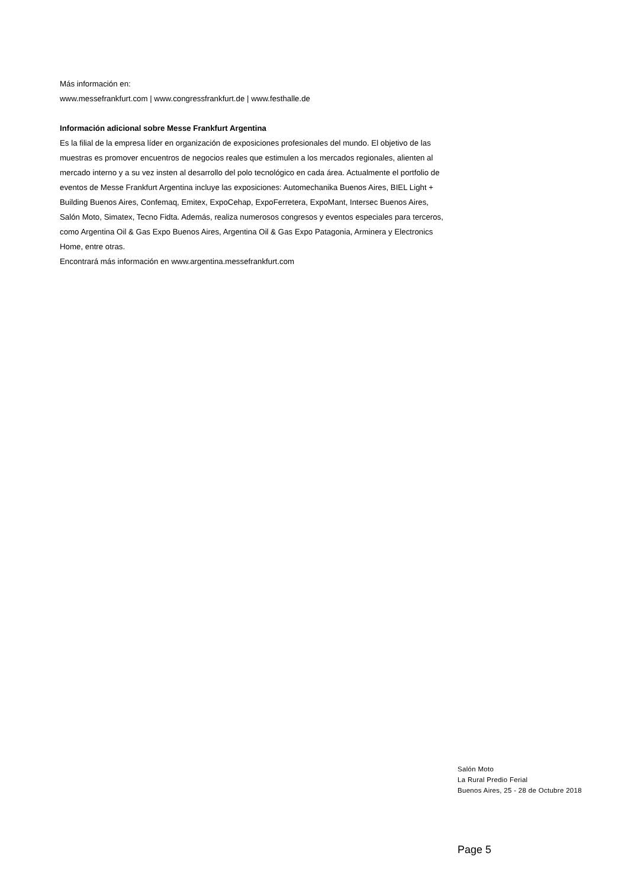Más información en:
www.messefrankfurt.com | www.congressfrankfurt.de | www.festhalle.de
Información adicional sobre Messe Frankfurt Argentina
Es la filial de la empresa líder en organización de exposiciones profesionales del mundo. El objetivo de las muestras es promover encuentros de negocios reales que estimulen a los mercados regionales, alienten al mercado interno y a su vez insten al desarrollo del polo tecnológico en cada área. Actualmente el portfolio de eventos de Messe Frankfurt Argentina incluye las exposiciones: Automechanika Buenos Aires, BIEL Light + Building Buenos Aires, Confemaq, Emitex, ExpoCehap, ExpoFerretera, ExpoMant, Intersec Buenos Aires, Salón Moto, Simatex, Tecno Fidta. Además, realiza numerosos congresos y eventos especiales para terceros, como Argentina Oil & Gas Expo Buenos Aires, Argentina Oil & Gas Expo Patagonia, Arminera y Electronics Home, entre otras.
Encontrará más información en www.argentina.messefrankfurt.com
Salón Moto
La Rural Predio Ferial
Buenos Aires, 25 - 28 de Octubre 2018
Page 5